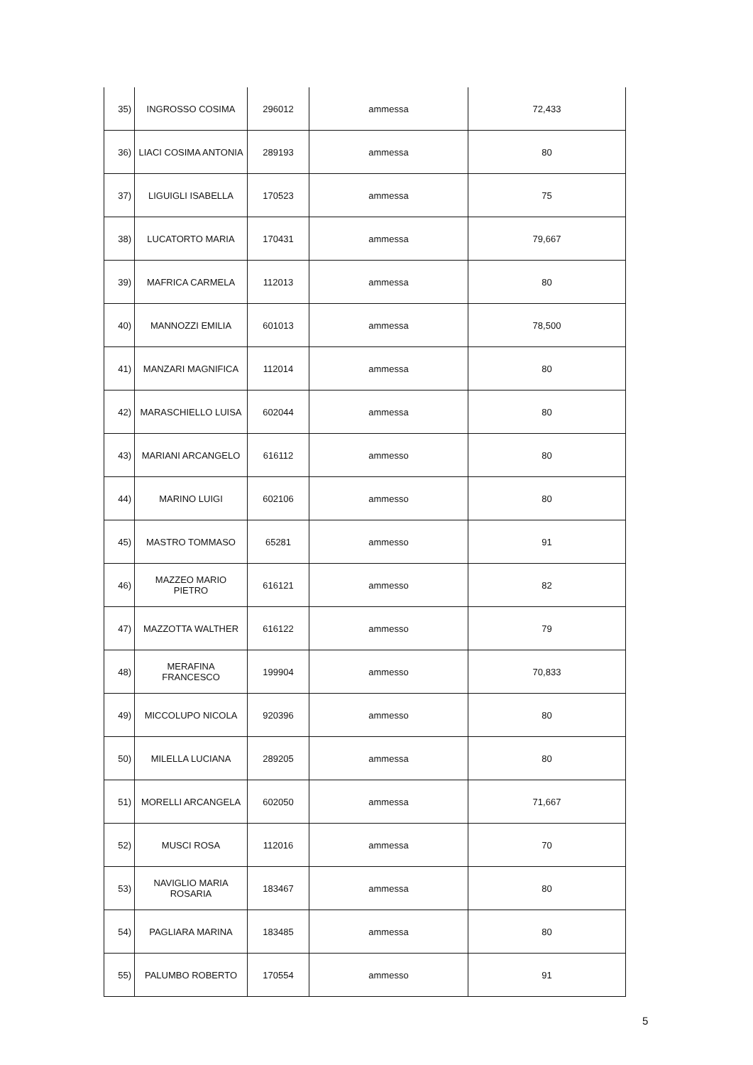| 35) | INGROSSO COSIMA | 296012 | ammessa | 72,433 |
| 36) | LIACI COSIMA ANTONIA | 289193 | ammessa | 80 |
| 37) | LIGUIGLI ISABELLA | 170523 | ammessa | 75 |
| 38) | LUCATORTO MARIA | 170431 | ammessa | 79,667 |
| 39) | MAFRICA CARMELA | 112013 | ammessa | 80 |
| 40) | MANNOZZI EMILIA | 601013 | ammessa | 78,500 |
| 41) | MANZARI MAGNIFICA | 112014 | ammessa | 80 |
| 42) | MARASCHIELLO LUISA | 602044 | ammessa | 80 |
| 43) | MARIANI ARCANGELO | 616112 | ammesso | 80 |
| 44) | MARINO LUIGI | 602106 | ammesso | 80 |
| 45) | MASTRO TOMMASO | 65281 | ammesso | 91 |
| 46) | MAZZEO MARIO PIETRO | 616121 | ammesso | 82 |
| 47) | MAZZOTTA WALTHER | 616122 | ammesso | 79 |
| 48) | MERAFINA FRANCESCO | 199904 | ammesso | 70,833 |
| 49) | MICCOLUPO NICOLA | 920396 | ammesso | 80 |
| 50) | MILELLA LUCIANA | 289205 | ammessa | 80 |
| 51) | MORELLI ARCANGELA | 602050 | ammessa | 71,667 |
| 52) | MUSCI ROSA | 112016 | ammessa | 70 |
| 53) | NAVIGLIO MARIA ROSARIA | 183467 | ammessa | 80 |
| 54) | PAGLIARA MARINA | 183485 | ammessa | 80 |
| 55) | PALUMBO ROBERTO | 170554 | ammesso | 91 |
5